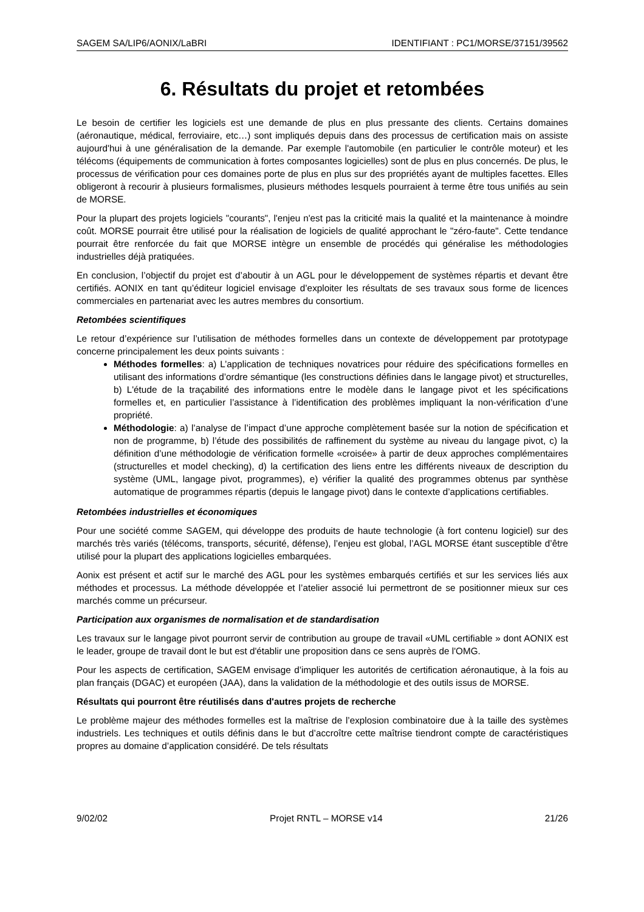SAGEM SA/LIP6/AONIX/LaBRI IDENTIFIANT : PC1/MORSE/37151/39562
6. Résultats du projet et retombées
Le besoin de certifier les logiciels est une demande de plus en plus pressante des clients. Certains domaines (aéronautique, médical, ferroviaire, etc…) sont impliqués depuis dans des processus de certification mais on assiste aujourd'hui à une généralisation de la demande. Par exemple l'automobile (en particulier le contrôle moteur) et les télécoms (équipements de communication à fortes composantes logicielles) sont de plus en plus concernés. De plus, le processus de vérification pour ces domaines porte de plus en plus sur des propriétés ayant de multiples facettes. Elles obligeront à recourir à plusieurs formalismes, plusieurs méthodes lesquels pourraient à terme être tous unifiés au sein de MORSE.
Pour la plupart des projets logiciels "courants", l'enjeu n'est pas la criticité mais la qualité et la maintenance à moindre coût. MORSE pourrait être utilisé pour la réalisation de logiciels de qualité approchant le "zéro-faute". Cette tendance pourrait être renforcée du fait que MORSE intègre un ensemble de procédés qui généralise les méthodologies industrielles déjà pratiquées.
En conclusion, l’objectif du projet est d’aboutir à un AGL pour le développement de systèmes répartis et devant être certifiés. AONIX en tant qu’éditeur logiciel envisage d’exploiter les résultats de ses travaux sous forme de licences commerciales en partenariat avec les autres membres du consortium.
Retombées scientifiques
Le retour d’expérience sur l’utilisation de méthodes formelles dans un contexte de développement par prototypage concerne principalement les deux points suivants :
Méthodes formelles: a) L’application de techniques novatrices pour réduire des spécifications formelles en utilisant des informations d’ordre sémantique (les constructions définies dans le langage pivot) et structurelles, b) L'étude de la traçabilité des informations entre le modèle dans le langage pivot et les spécifications formelles et, en particulier l’assistance à l’identification des problèmes impliquant la non-vérification d’une propriété.
Méthodologie: a) l’analyse de l’impact d’une approche complètement basée sur la notion de spécification et non de programme, b) l’étude des possibilités de raffinement du système au niveau du langage pivot, c) la définition d’une méthodologie de vérification formelle «croisée» à partir de deux approches complémentaires (structurelles et model checking), d) la certification des liens entre les différents niveaux de description du système (UML, langage pivot, programmes), e) vérifier la qualité des programmes obtenus par synthèse automatique de programmes répartis (depuis le langage pivot) dans le contexte d’applications certifiables.
Retombées industrielles et économiques
Pour une société comme SAGEM, qui développe des produits de haute technologie (à fort contenu logiciel) sur des marchés très variés (télécoms, transports, sécurité, défense), l’enjeu est global, l’AGL MORSE étant susceptible d’être utilisé pour la plupart des applications logicielles embarquées.
Aonix est présent et actif sur le marché des AGL pour les systèmes embarqués certifiés et sur les services liés aux méthodes et processus. La méthode développée et l’atelier associé lui permettront de se positionner mieux sur ces marchés comme un précurseur.
Participation aux organismes de normalisation et de standardisation
Les travaux sur le langage pivot pourront servir de contribution au groupe de travail «UML certifiable » dont AONIX est le leader, groupe de travail dont le but est d'établir une proposition dans ce sens auprès de l'OMG.
Pour les aspects de certification, SAGEM envisage d’impliquer les autorités de certification aéronautique, à la fois au plan français (DGAC) et européen (JAA), dans la validation de la méthodologie et des outils issus de MORSE.
Résultats qui pourront être réutilisés dans d'autres projets de recherche
Le problème majeur des méthodes formelles est la maîtrise de l’explosion combinatoire due à la taille des systèmes industriels. Les techniques et outils définis dans le but d’accroître cette maîtrise tiendront compte de caractéristiques propres au domaine d’application considéré. De tels résultats
9/02/02 Projet RNTL – MORSE v14 21/26